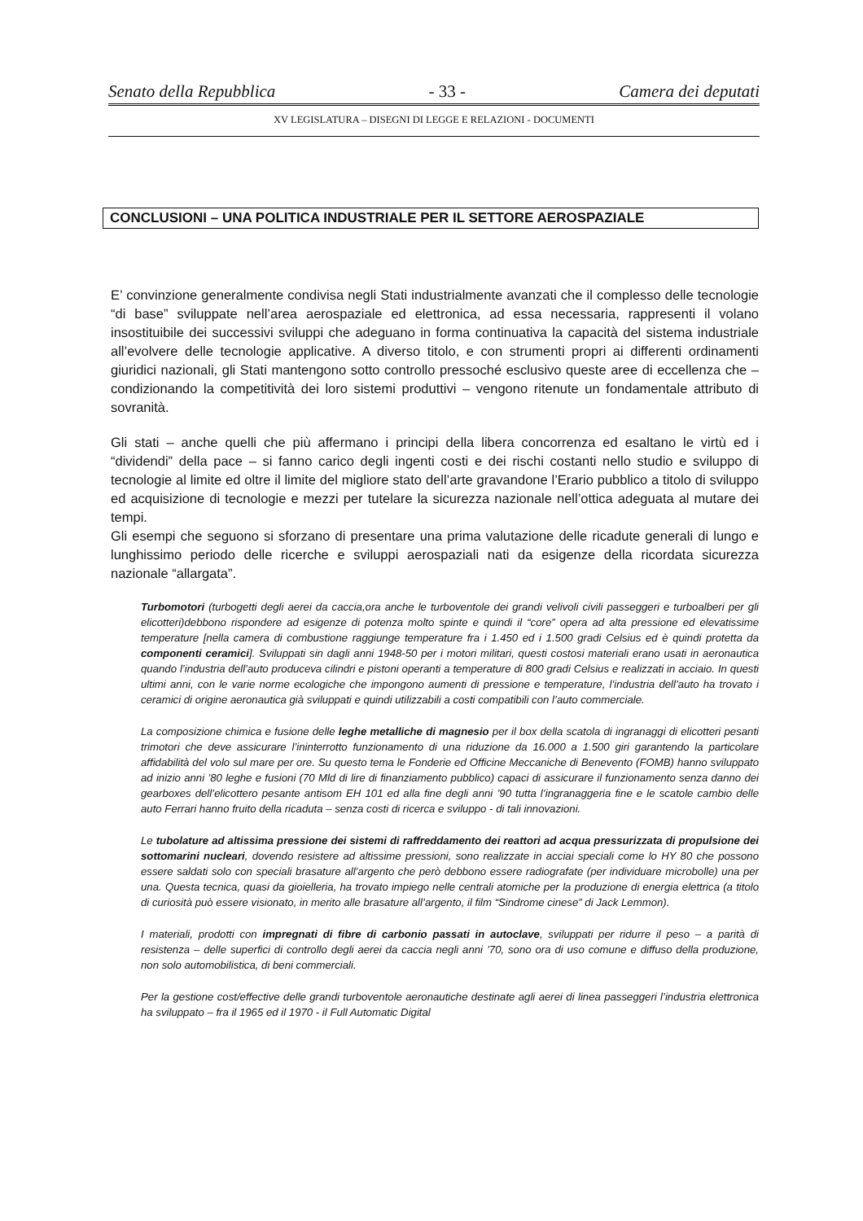Senato della Repubblica - 33 - Camera dei deputati
XV LEGISLATURA – DISEGNI DI LEGGE E RELAZIONI - DOCUMENTI
CONCLUSIONI – UNA POLITICA INDUSTRIALE PER IL SETTORE AEROSPAZIALE
E’ convinzione generalmente condivisa negli Stati industrialmente avanzati che il complesso delle tecnologie “di base” sviluppate nell’area aerospaziale ed elettronica, ad essa necessaria, rappresenti il volano insostituibile dei successivi sviluppi che adeguano in forma continuativa la capacità del sistema industriale all’evolvere delle tecnologie applicative. A diverso titolo, e con strumenti propri ai differenti ordinamenti giuridici nazionali, gli Stati mantengono sotto controllo pressoché esclusivo queste aree di eccellenza che – condizionando la competitività dei loro sistemi produttivi – vengono ritenute un fondamentale attributo di sovranità.
Gli stati – anche quelli che più affermano i principi della libera concorrenza ed esaltano le virtù ed i “dividendi” della pace – si fanno carico degli ingenti costi e dei rischi costanti nello studio e sviluppo di tecnologie al limite ed oltre il limite del migliore stato dell’arte gravandone l’Erario pubblico a titolo di sviluppo ed acquisizione di tecnologie e mezzi per tutelare la sicurezza nazionale nell’ottica adeguata al mutare dei tempi.
Gli esempi che seguono si sforzano di presentare una prima valutazione delle ricadute generali di lungo e lunghissimo periodo delle ricerche e sviluppi aerospaziali nati da esigenze della ricordata sicurezza nazionale “allargata”.
Turbomotori (turbogetti degli aerei da caccia,ora anche le turboventole dei grandi velivoli civili passeggeri e turboalberi per gli elicotteri)debbono rispondere ad esigenze di potenza molto spinte e quindi il “core” opera ad alta pressione ed elevatissime temperature [nella camera di combustione raggiunge temperature fra i 1.450 ed i 1.500 gradi Celsius ed è quindi protetta da componenti ceramici]. Sviluppati sin dagli anni 1948-50 per i motori militari, questi costosi materiali erano usati in aeronautica quando l’industria dell’auto produceva cilindri e pistoni operanti a temperature di 800 gradi Celsius e realizzati in acciaio. In questi ultimi anni, con le varie norme ecologiche che impongono aumenti di pressione e temperature, l’industria dell’auto ha trovato i ceramici di origine aeronautica già sviluppati e quindi utilizzabili a costi compatibili con l’auto commerciale.
La composizione chimica e fusione delle leghe metalliche di magnesio per il box della scatola di ingranaggi di elicotteri pesanti trimotori che deve assicurare l’ininterrotto funzionamento di una riduzione da 16.000 a 1.500 giri garantendo la particolare affidabilità del volo sul mare per ore. Su questo tema le Fonderie ed Officine Meccaniche di Benevento (FOMB) hanno sviluppato ad inizio anni ’80 leghe e fusioni (70 Mld di lire di finanziamento pubblico) capaci di assicurare il funzionamento senza danno dei gearboxes dell’elicottero pesante antisom EH 101 ed alla fine degli anni ’90 tutta l’ingranaggeria fine e le scatole cambio delle auto Ferrari hanno fruito della ricaduta – senza costi di ricerca e sviluppo - di tali innovazioni.
Le tubolature ad altissima pressione dei sistemi di raffreddamento dei reattori ad acqua pressurizzata di propulsione dei sottomarini nucleari, dovendo resistere ad altissime pressioni, sono realizzate in acciai speciali come lo HY 80 che possono essere saldati solo con speciali brasature all’argento che però debbono essere radiografate (per individuare microbolle) una per una. Questa tecnica, quasi da gioielleria, ha trovato impiego nelle centrali atomiche per la produzione di energia elettrica (a titolo di curiosità può essere visionato, in merito alle brasature all’argento, il film “Sindrome cinese” di Jack Lemmon).
I materiali, prodotti con impregnati di fibre di carbonio passati in autoclave, sviluppati per ridurre il peso – a parità di resistenza – delle superfici di controllo degli aerei da caccia negli anni ’70, sono ora di uso comune e diffuso della produzione, non solo automobilistica, di beni commerciali.
Per la gestione cost/effective delle grandi turboventole aeronautiche destinate agli aerei di linea passeggeri l’industria elettronica ha sviluppato – fra il 1965 ed il 1970 - il Full Automatic Digital